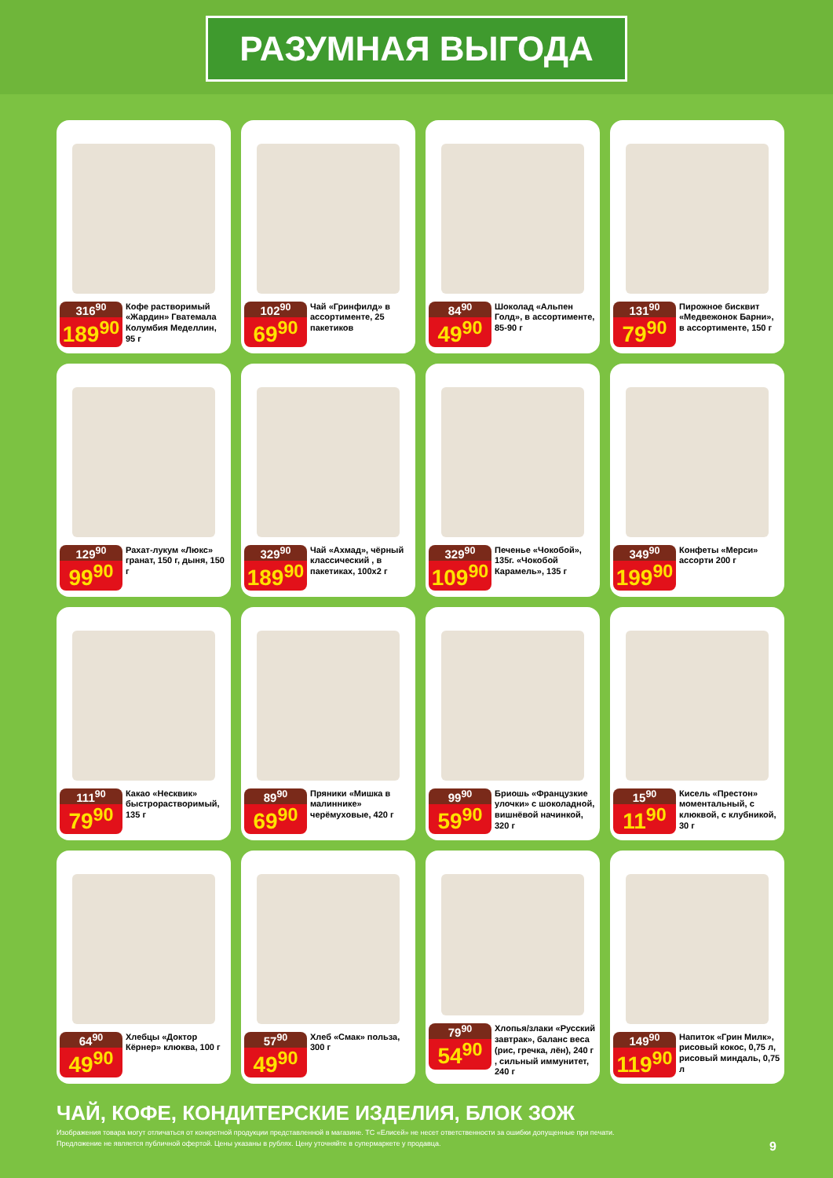РАЗУМНАЯ ВЫГОДА
316<sup>90</sup>
189<sup>90</sup>
Кофе растворимый «Жардин» Гватемала Колумбия Меделлин, 95 г
102<sup>90</sup>
69<sup>90</sup>
Чай «Гринфилд» в ассортименте, 25 пакетиков
84<sup>90</sup>
49<sup>90</sup>
Шоколад «Альпен Голд», в ассортименте, 85-90 г
131<sup>90</sup>
79<sup>90</sup>
Пирожное бисквит «Медвежонок Барни», в ассортименте, 150 г
129<sup>90</sup>
99<sup>90</sup>
Рахат-лукум «Люкс» гранат, 150 г, дыня, 150 г
329<sup>90</sup>
189<sup>90</sup>
Чай «Ахмад», чёрный классический , в пакетиках, 100х2 г
329<sup>90</sup>
109<sup>90</sup>
Печенье «Чокобой», 135г. «Чокобой Карамель», 135 г
349<sup>90</sup>
199<sup>90</sup>
Конфеты «Мерси» ассорти 200 г
111<sup>90</sup>
79<sup>90</sup>
Какао «Несквик» быстрорастворимый, 135 г
89<sup>90</sup>
69<sup>90</sup>
Пряники «Мишка в малиннике» черёмуховые, 420 г
99<sup>90</sup>
59<sup>90</sup>
Бриошь «Французкие улочки» с шоколадной, вишнёвой начинкой, 320 г
15<sup>90</sup>
11<sup>90</sup>
Кисель «Престон» моментальный, с клюквой, с клубникой, 30 г
64<sup>90</sup>
49<sup>90</sup>
Хлебцы «Доктор Кёрнер» клюква, 100 г
57<sup>90</sup>
49<sup>90</sup>
Хлеб «Смак» польза, 300 г
79<sup>90</sup>
54<sup>90</sup>
Хлопья/злаки «Русский завтрак», баланс веса (рис, гречка, лён), 240 г , сильный иммунитет, 240 г
149<sup>90</sup>
119<sup>90</sup>
Напиток «Грин Милк», рисовый кокос, 0,75 л, рисовый миндаль, 0,75 л
ЧАЙ, КОФЕ, КОНДИТЕРСКИЕ ИЗДЕЛИЯ, БЛОК ЗОЖ
Изображения товара могут отличаться от конкретной продукции представленной в магазине. ТС «Елисей» не несет ответственности за ошибки допущенные при печати.
Предложение не является публичной офертой. Цены указаны в рублях. Цену уточняйте в супермаркете у продавца. 9